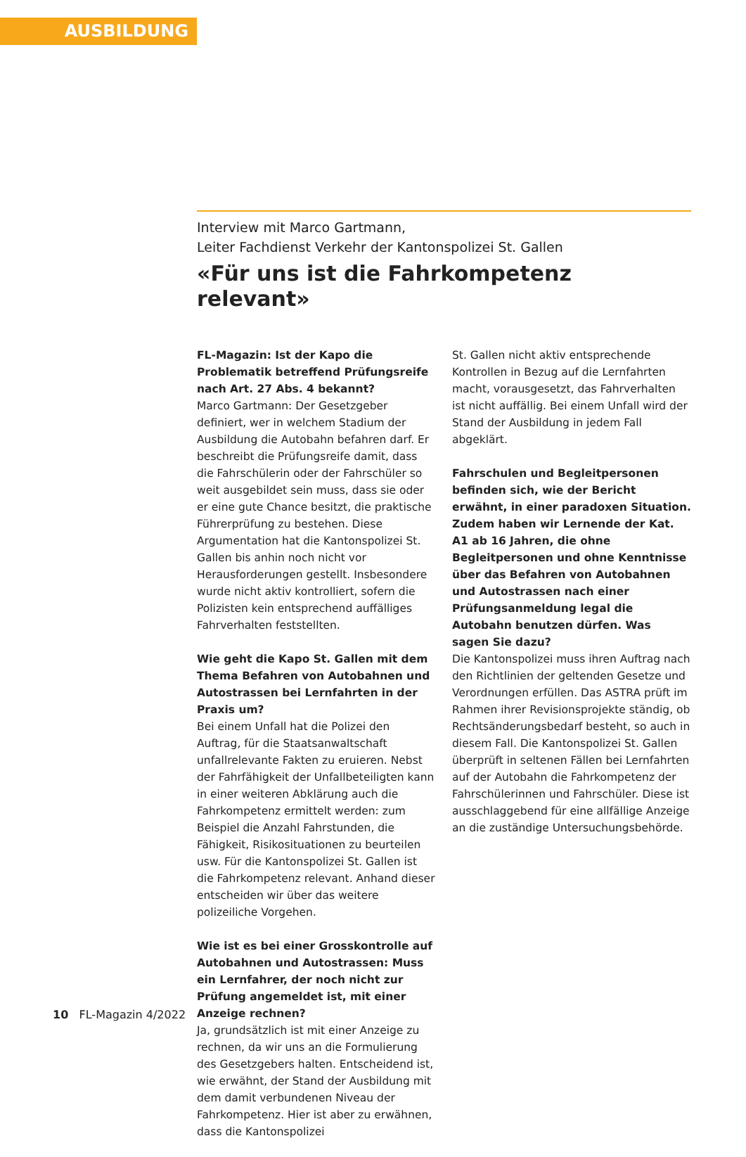AUSBILDUNG
Interview mit Marco Gartmann,
Leiter Fachdienst Verkehr der Kantonspolizei St. Gallen
«Für uns ist die Fahrkompetenz relevant»
FL-Magazin: Ist der Kapo die Problematik betreffend Prüfungsreife nach Art. 27 Abs. 4 bekannt?
Marco Gartmann: Der Gesetzgeber definiert, wer in welchem Stadium der Ausbildung die Autobahn befahren darf. Er beschreibt die Prüfungsreife damit, dass die Fahrschülerin oder der Fahrschüler so weit ausgebildet sein muss, dass sie oder er eine gute Chance besitzt, die praktische Führerprüfung zu bestehen. Diese Argumentation hat die Kantonspolizei St. Gallen bis anhin noch nicht vor Herausforderungen gestellt. Insbesondere wurde nicht aktiv kontrolliert, sofern die Polizisten kein entsprechend auffälliges Fahrverhalten feststellten.
Wie geht die Kapo St. Gallen mit dem Thema Befahren von Autobahnen und Autostrassen bei Lernfahrten in der Praxis um?
Bei einem Unfall hat die Polizei den Auftrag, für die Staatsanwaltschaft unfallrelevante Fakten zu eruieren. Nebst der Fahrfähigkeit der Unfallbeteiligten kann in einer weiteren Abklärung auch die Fahrkompetenz ermittelt werden: zum Beispiel die Anzahl Fahrstunden, die Fähigkeit, Risikosituationen zu beurteilen usw. Für die Kantonspolizei St. Gallen ist die Fahrkompetenz relevant. Anhand dieser entscheiden wir über das weitere polizeiliche Vorgehen.
Wie ist es bei einer Grosskontrolle auf Autobahnen und Autostrassen: Muss ein Lernfahrer, der noch nicht zur Prüfung angemeldet ist, mit einer Anzeige rechnen?
Ja, grundsätzlich ist mit einer Anzeige zu rechnen, da wir uns an die Formulierung des Gesetzgebers halten. Entscheidend ist, wie erwähnt, der Stand der Ausbildung mit dem damit verbundenen Niveau der Fahrkompetenz. Hier ist aber zu erwähnen, dass die Kantonspolizei
St. Gallen nicht aktiv entsprechende Kontrollen in Bezug auf die Lernfahrten macht, vorausgesetzt, das Fahrverhalten ist nicht auffällig. Bei einem Unfall wird der Stand der Ausbildung in jedem Fall abgeklärt.
Fahrschulen und Begleitpersonen befinden sich, wie der Bericht erwähnt, in einer paradoxen Situation. Zudem haben wir Lernende der Kat. A1 ab 16 Jahren, die ohne Begleitpersonen und ohne Kenntnisse über das Befahren von Autobahnen und Autostrassen nach einer Prüfungsanmeldung legal die Autobahn benutzen dürfen. Was sagen Sie dazu?
Die Kantonspolizei muss ihren Auftrag nach den Richtlinien der geltenden Gesetze und Verordnungen erfüllen. Das ASTRA prüft im Rahmen ihrer Revisionsprojekte ständig, ob Rechtsänderungsbedarf besteht, so auch in diesem Fall. Die Kantonspolizei St. Gallen überprüft in seltenen Fällen bei Lernfahrten auf der Autobahn die Fahrkompetenz der Fahrschülerinnen und Fahrschüler. Diese ist ausschlaggebend für eine allfällige Anzeige an die zuständige Untersuchungsbehörde.
10 FL-Magazin 4/2022